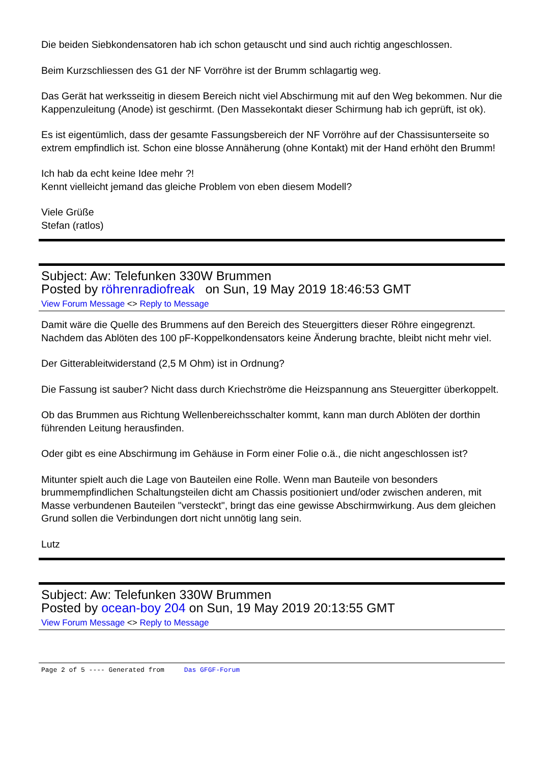Die beiden Siebkondensatoren hab ich schon getauscht und sind auch richtig angeschlossen.
Beim Kurzschliessen des G1 der NF Vorröhre ist der Brumm schlagartig weg.
Das Gerät hat werksseitig in diesem Bereich nicht viel Abschirmung mit auf den Weg bekommen. Nur die Kappenzuleitung (Anode) ist geschirmt. (Den Massekontakt dieser Schirmung hab ich geprüft, ist ok).
Es ist eigentümlich, dass der gesamte Fassungsbereich der NF Vorröhre auf der Chassisunterseite so extrem empfindlich ist. Schon eine blosse Annäherung (ohne Kontakt) mit der Hand erhöht den Brumm!
Ich hab da echt keine Idee mehr ?!
Kennt vielleicht jemand das gleiche Problem von eben diesem Modell?
Viele Grüße
Stefan (ratlos)
Subject: Aw: Telefunken 330W Brummen
Posted by röhrenradiofreak on Sun, 19 May 2019 18:46:53 GMT
View Forum Message <> Reply to Message
Damit wäre die Quelle des Brummens auf den Bereich des Steuergitters dieser Röhre eingegrenzt. Nachdem das Ablöten des 100 pF-Koppelkondensators keine Änderung brachte, bleibt nicht mehr viel.
Der Gitterableitwiderstand (2,5 M Ohm) ist in Ordnung?
Die Fassung ist sauber? Nicht dass durch Kriechströme die Heizspannung ans Steuergitter überkoppelt.
Ob das Brummen aus Richtung Wellenbereichsschalter kommt, kann man durch Ablöten der dorthin führenden Leitung herausfinden.
Oder gibt es eine Abschirmung im Gehäuse in Form einer Folie o.ä., die nicht angeschlossen ist?
Mitunter spielt auch die Lage von Bauteilen eine Rolle. Wenn man Bauteile von besonders brummempfindlichen Schaltungsteilen dicht am Chassis positioniert und/oder zwischen anderen, mit Masse verbundenen Bauteilen "versteckt", bringt das eine gewisse Abschirmwirkung. Aus dem gleichen Grund sollen die Verbindungen dort nicht unnötig lang sein.
Lutz
Subject: Aw: Telefunken 330W Brummen
Posted by ocean-boy 204 on Sun, 19 May 2019 20:13:55 GMT
View Forum Message <> Reply to Message
Page 2 of 5 ---- Generated from Das GFGF-Forum